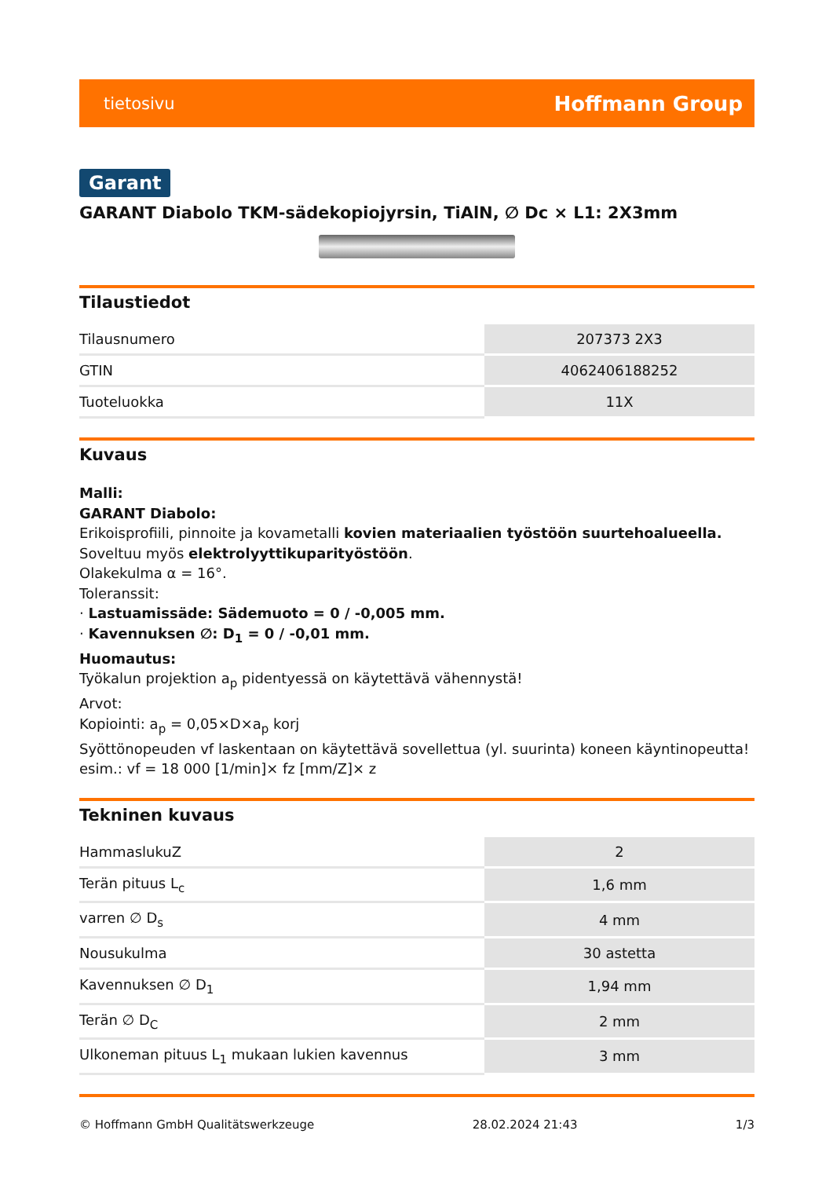tietosivu Hoffmann Group
Garant
GARANT Diabolo TKM-sädekopiojyrsin, TiAlN, ∅ Dc × L1: 2X3mm
Tilaustiedot
| Tilausnumero | 207373 2X3 |
| GTIN | 4062406188252 |
| Tuoteluokka | 11X |
Kuvaus
Malli:
GARANT Diabolo:
Erikoisprofiili, pinnoite ja kovametalli kovien materiaalien työstöön suurtehoalueella.
Soveltuu myös elektrolyyttikuparityöstöön.
Olakekulma α = 16°.
Toleranssit:
· Lastuamissäde: Sädemuoto = 0 / -0,005 mm.
· Kavennuksen ∅: D<sub>1</sub> = 0 / -0,01 mm.
Huomautus:
Työkalun projektion a<sub>p</sub> pidentyessä on käytettävä vähennystä!
Arvot:
Kopiointi: a<sub>p</sub> = 0,05×D×a<sub>p</sub> korj
Syöttönopeuden vf laskentaan on käytettävä sovellettua (yl. suurinta) koneen käyntinopeutta!
esim.: vf = 18 000 [1/min]× fz [mm/Z]× z
Tekninen kuvaus
| HammaslukuZ | 2 |
| Terän pituus L<sub>c</sub> | 1,6 mm |
| varren ∅ D<sub>s</sub> | 4 mm |
| Nousukulma | 30 astetta |
| Kavennuksen ∅ D<sub>1</sub> | 1,94 mm |
| Terän ∅ D<sub>C</sub> | 2 mm |
| Ulkoneman pituus L<sub>1</sub> mukaan lukien kavennus | 3 mm |
© Hoffmann GmbH Qualitätswerkzeuge 28.02.2024 21:43 1/3